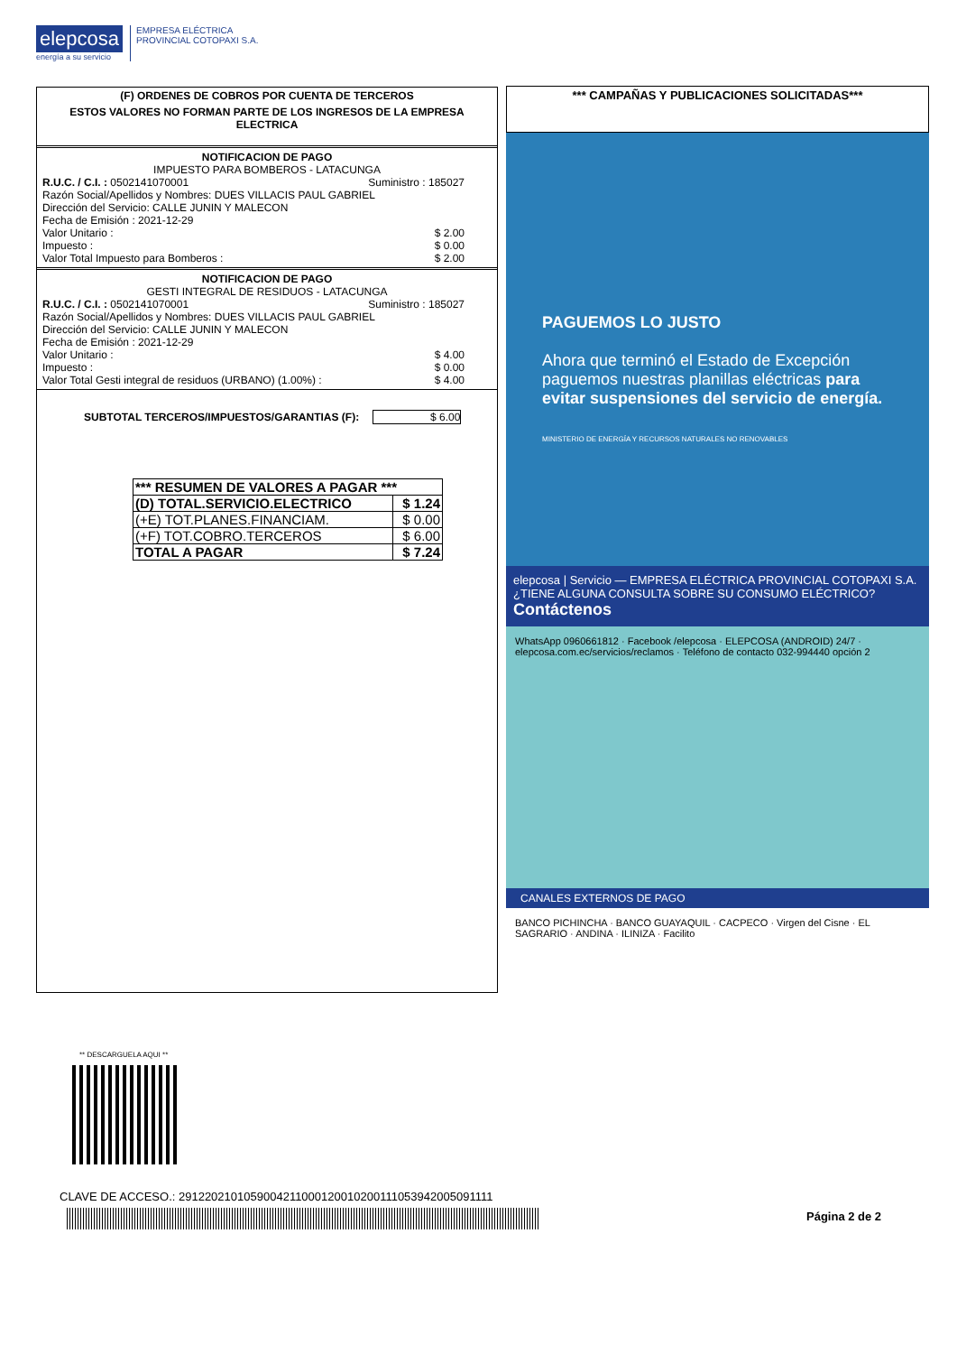elepcosa
energía a su servicio
EMPRESA ELÉCTRICA
PROVINCIAL COTOPAXI S.A.
(F) ORDENES DE COBROS POR CUENTA DE TERCEROS
ESTOS VALORES NO FORMAN PARTE DE LOS INGRESOS DE LA EMPRESA ELECTRICA
NOTIFICACION DE PAGO
IMPUESTO PARA BOMBEROS - LATACUNGA
R.U.C. / C.I. : 0502141070001 Suministro : 185027
Razón Social/Apellidos y Nombres: DUES VILLACIS PAUL GABRIEL
Dirección del Servicio: CALLE JUNIN Y MALECON
Fecha de Emisión : 2021-12-29
Valor Unitario : $ 2.00
Impuesto : $ 0.00
Valor Total Impuesto para Bomberos : $ 2.00
NOTIFICACION DE PAGO
GESTI INTEGRAL DE RESIDUOS - LATACUNGA
R.U.C. / C.I. : 0502141070001 Suministro : 185027
Razón Social/Apellidos y Nombres: DUES VILLACIS PAUL GABRIEL
Dirección del Servicio: CALLE JUNIN Y MALECON
Fecha de Emisión : 2021-12-29
Valor Unitario : $ 4.00
Impuesto : $ 0.00
Valor Total Gesti integral de residuos (URBANO) (1.00%) : $ 4.00
SUBTOTAL TERCEROS/IMPUESTOS/GARANTIAS (F): $ 6.00
| *** RESUMEN DE VALORES A PAGAR *** | |
| --- | --- |
| (D) TOTAL.SERVICIO.ELECTRICO | $ 1.24 |
| (+E) TOT.PLANES.FINANCIAM. | $ 0.00 |
| (+F) TOT.COBRO.TERCEROS | $ 6.00 |
| TOTAL A PAGAR | $ 7.24 |
*** CAMPAÑAS Y PUBLICACIONES SOLICITADAS***
PAGUEMOS LO JUSTO
Ahora que terminó el Estado de Excepción paguemos nuestras planillas eléctricas para evitar suspensiones del servicio de energía.
MINISTERIO DE ENERGÍA Y RECURSOS NATURALES NO RENOVABLES
elepcosa | Servicio — EMPRESA ELÉCTRICA PROVINCIAL COTOPAXI S.A.
¿TIENE ALGUNA CONSULTA SOBRE SU CONSUMO ELÉCTRICO? Contáctenos
WhatsApp 0960661812 · Facebook /elepcosa · ELEPCOSA (ANDROID) 24/7 · elepcosa.com.ec/servicios/reclamos · Teléfono de contacto 032-994440 opción 2
CANALES EXTERNOS DE PAGO
BANCO PICHINCHA · BANCO GUAYAQUIL · CACPECO · Virgen del Cisne · EL SAGRARIO · ANDINA · ILINIZA · Facilito
** DESCARGUELA AQUI **
CLAVE DE ACCESO.: 2912202101059004211000120010200111053942005091111
Página 2 de 2